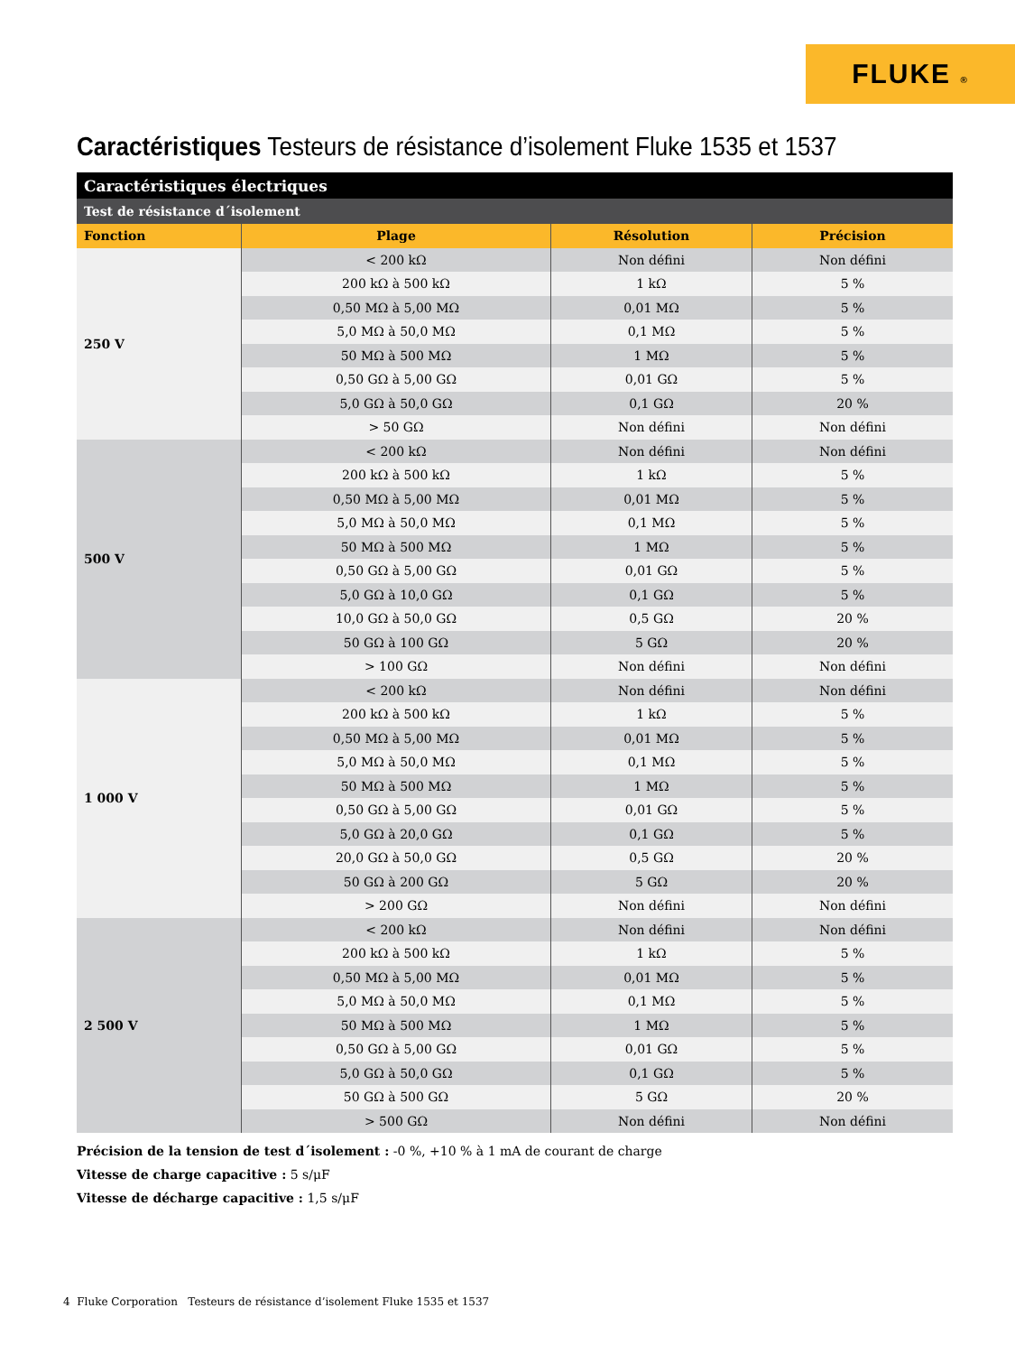FLUKE ®
Caractéristiques Testeurs de résistance d’isolement Fluke 1535 et 1537
| Caractéristiques électriques | | | |
| --- | --- | --- | --- |
| Test de résistance d´isolement | | | |
| Fonction | Plage | Résolution | Précision |
| 250 V | < 200 kΩ | Non défini | Non défini |
| | 200 kΩ à 500 kΩ | 1 kΩ | 5 % |
| | 0,50 MΩ à 5,00 MΩ | 0,01 MΩ | 5 % |
| | 5,0 MΩ à 50,0 MΩ | 0,1 MΩ | 5 % |
| | 50 MΩ à 500 MΩ | 1 MΩ | 5 % |
| | 0,50 GΩ à 5,00 GΩ | 0,01 GΩ | 5 % |
| | 5,0 GΩ à 50,0 GΩ | 0,1 GΩ | 20 % |
| | > 50 GΩ | Non défini | Non défini |
| 500 V | < 200 kΩ | Non défini | Non défini |
| | 200 kΩ à 500 kΩ | 1 kΩ | 5 % |
| | 0,50 MΩ à 5,00 MΩ | 0,01 MΩ | 5 % |
| | 5,0 MΩ à 50,0 MΩ | 0,1 MΩ | 5 % |
| | 50 MΩ à 500 MΩ | 1 MΩ | 5 % |
| | 0,50 GΩ à 5,00 GΩ | 0,01 GΩ | 5 % |
| | 5,0 GΩ à 10,0 GΩ | 0,1 GΩ | 5 % |
| | 10,0 GΩ à 50,0 GΩ | 0,5 GΩ | 20 % |
| | 50 GΩ à 100 GΩ | 5 GΩ | 20 % |
| | > 100 GΩ | Non défini | Non défini |
| 1 000 V | < 200 kΩ | Non défini | Non défini |
| | 200 kΩ à 500 kΩ | 1 kΩ | 5 % |
| | 0,50 MΩ à 5,00 MΩ | 0,01 MΩ | 5 % |
| | 5,0 MΩ à 50,0 MΩ | 0,1 MΩ | 5 % |
| | 50 MΩ à 500 MΩ | 1 MΩ | 5 % |
| | 0,50 GΩ à 5,00 GΩ | 0,01 GΩ | 5 % |
| | 5,0 GΩ à 20,0 GΩ | 0,1 GΩ | 5 % |
| | 20,0 GΩ à 50,0 GΩ | 0,5 GΩ | 20 % |
| | 50 GΩ à 200 GΩ | 5 GΩ | 20 % |
| | > 200 GΩ | Non défini | Non défini |
| 2 500 V | < 200 kΩ | Non défini | Non défini |
| | 200 kΩ à 500 kΩ | 1 kΩ | 5 % |
| | 0,50 MΩ à 5,00 MΩ | 0,01 MΩ | 5 % |
| | 5,0 MΩ à 50,0 MΩ | 0,1 MΩ | 5 % |
| | 50 MΩ à 500 MΩ | 1 MΩ | 5 % |
| | 0,50 GΩ à 5,00 GΩ | 0,01 GΩ | 5 % |
| | 5,0 GΩ à 50,0 GΩ | 0,1 GΩ | 5 % |
| | 50 GΩ à 500 GΩ | 5 GΩ | 20 % |
| | > 500 GΩ | Non défini | Non défini |
Précision de la tension de test d´isolement : -0 %, +10 % à 1 mA de courant de charge
Vitesse de charge capacitive : 5 s/μF
Vitesse de décharge capacitive : 1,5 s/μF
4 Fluke Corporation Testeurs de résistance d’isolement Fluke 1535 et 1537